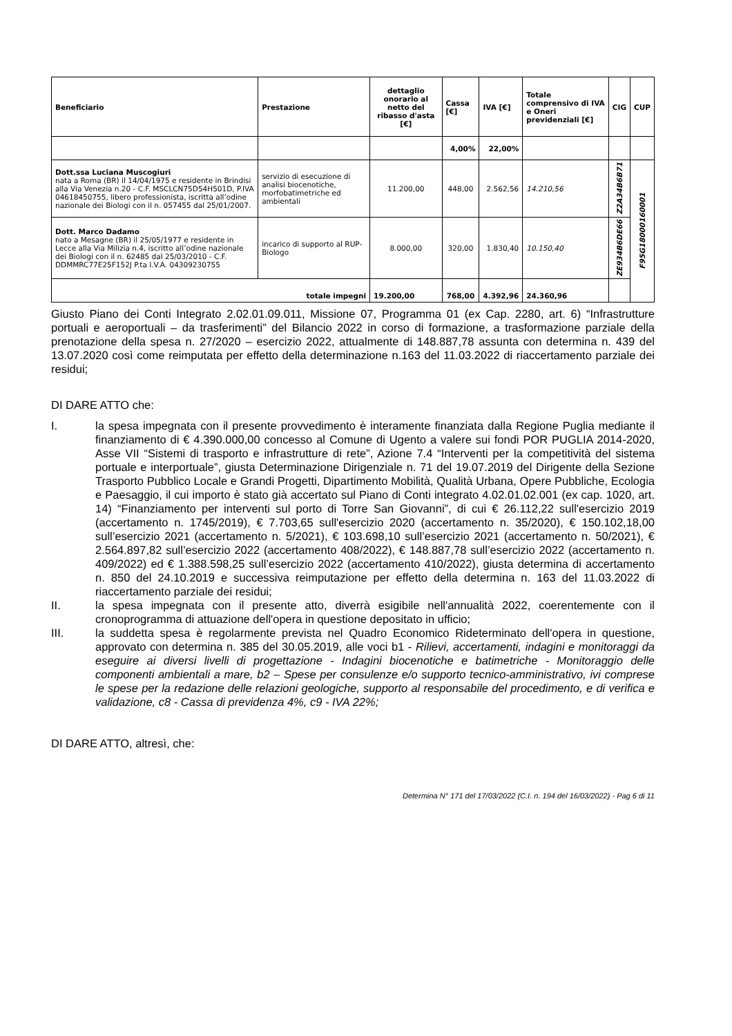| Beneficiario | Prestazione | dettaglio onorario al netto del ribasso d'asta [€] | Cassa [€] | IVA [€] | Totale comprensivo di IVA e Oneri previdenziali [€] | CIG | CUP |
| --- | --- | --- | --- | --- | --- | --- | --- |
| | | | 4,00% | 22,00% | | | |
| Dott.ssa Luciana Muscogiuri nata a Roma (BR) il 14/04/1975 e residente in Brindisi alla Via Venezia n.20 - C.F. MSCLCN75D54H501D, P.IVA 04618450755, libero professionista, iscritta all’odine nazionale dei Biologi con il n. 057455 dal 25/01/2007. | servizio di esecuzione di analisi biocenotiche, morfobatimetriche ed ambientali | 11.200,00 | 448,00 | 2.562,56 | 14.210,56 | Z2A34B6B71 | F95G18000160001 |
| Dott. Marco Dadamo nato a Mesagne (BR) il 25/05/1977 e residente in Lecce alla Via Milizia n.4, iscritto all’odine nazionale dei Biologi con il n. 62485 dal 25/03/2010 - C.F. DDMMRC77E25F152J P.ta I.V.A. 04309230755 | incarico di supporto al RUP-Biologo | 8.000,00 | 320,00 | 1.830,40 | 10.150,40 | ZE934B6DE66 | |
| totale impegni | | 19.200,00 | 768,00 | 4.392,96 | 24.360,96 | | |
Giusto Piano dei Conti Integrato 2.02.01.09.011, Missione 07, Programma 01 (ex Cap. 2280, art. 6) “Infrastrutture portuali e aeroportuali – da trasferimenti” del Bilancio 2022 in corso di formazione, a trasformazione parziale della prenotazione della spesa n. 27/2020 – esercizio 2022, attualmente di 148.887,78 assunta con determina n. 439 del 13.07.2020 così come reimputata per effetto della determinazione n.163 del 11.03.2022 di riaccertamento parziale dei residui;
DI DARE ATTO che:
I. la spesa impegnata con il presente provvedimento è interamente finanziata dalla Regione Puglia mediante il finanziamento di € 4.390.000,00 concesso al Comune di Ugento a valere sui fondi POR PUGLIA 2014-2020, Asse VII “Sistemi di trasporto e infrastrutture di rete”, Azione 7.4 “Interventi per la competitività del sistema portuale e interportuale”, giusta Determinazione Dirigenziale n. 71 del 19.07.2019 del Dirigente della Sezione Trasporto Pubblico Locale e Grandi Progetti, Dipartimento Mobilità, Qualità Urbana, Opere Pubbliche, Ecologia e Paesaggio, il cui importo è stato già accertato sul Piano di Conti integrato 4.02.01.02.001 (ex cap. 1020, art. 14) “Finanziamento per interventi sul porto di Torre San Giovanni”, di cui € 26.112,22 sull'esercizio 2019 (accertamento n. 1745/2019), € 7.703,65 sull'esercizio 2020 (accertamento n. 35/2020), € 150.102,18,00 sull’esercizio 2021 (accertamento n. 5/2021), € 103.698,10 sull’esercizio 2021 (accertamento n. 50/2021), € 2.564.897,82 sull’esercizio 2022 (accertamento 408/2022), € 148.887,78 sull’esercizio 2022 (accertamento n. 409/2022) ed € 1.388.598,25 sull’esercizio 2022 (accertamento 410/2022), giusta determina di accertamento n. 850 del 24.10.2019 e successiva reimputazione per effetto della determina n. 163 del 11.03.2022 di riaccertamento parziale dei residui;
II. la spesa impegnata con il presente atto, diverrà esigibile nell'annualità 2022, coerentemente con il cronoprogramma di attuazione dell'opera in questione depositato in ufficio;
III. la suddetta spesa è regolarmente prevista nel Quadro Economico Rideterminato dell'opera in questione, approvato con determina n. 385 del 30.05.2019, alle voci b1 - Rilievi, accertamenti, indagini e monitoraggi da eseguire ai diversi livelli di progettazione - Indagini biocenotiche e batimetriche - Monitoraggio delle componenti ambientali a mare, b2 – Spese per consulenze e/o supporto tecnico-amministrativo, ivi comprese le spese per la redazione delle relazioni geologiche, supporto al responsabile del procedimento, e di verifica e validazione, c8 - Cassa di previdenza 4%, c9 - IVA 22%;
DI DARE ATTO, altresì, che:
Determina N° 171 del 17/03/2022 (C.I. n. 194 del 16/03/2022) - Pag 6 di 11